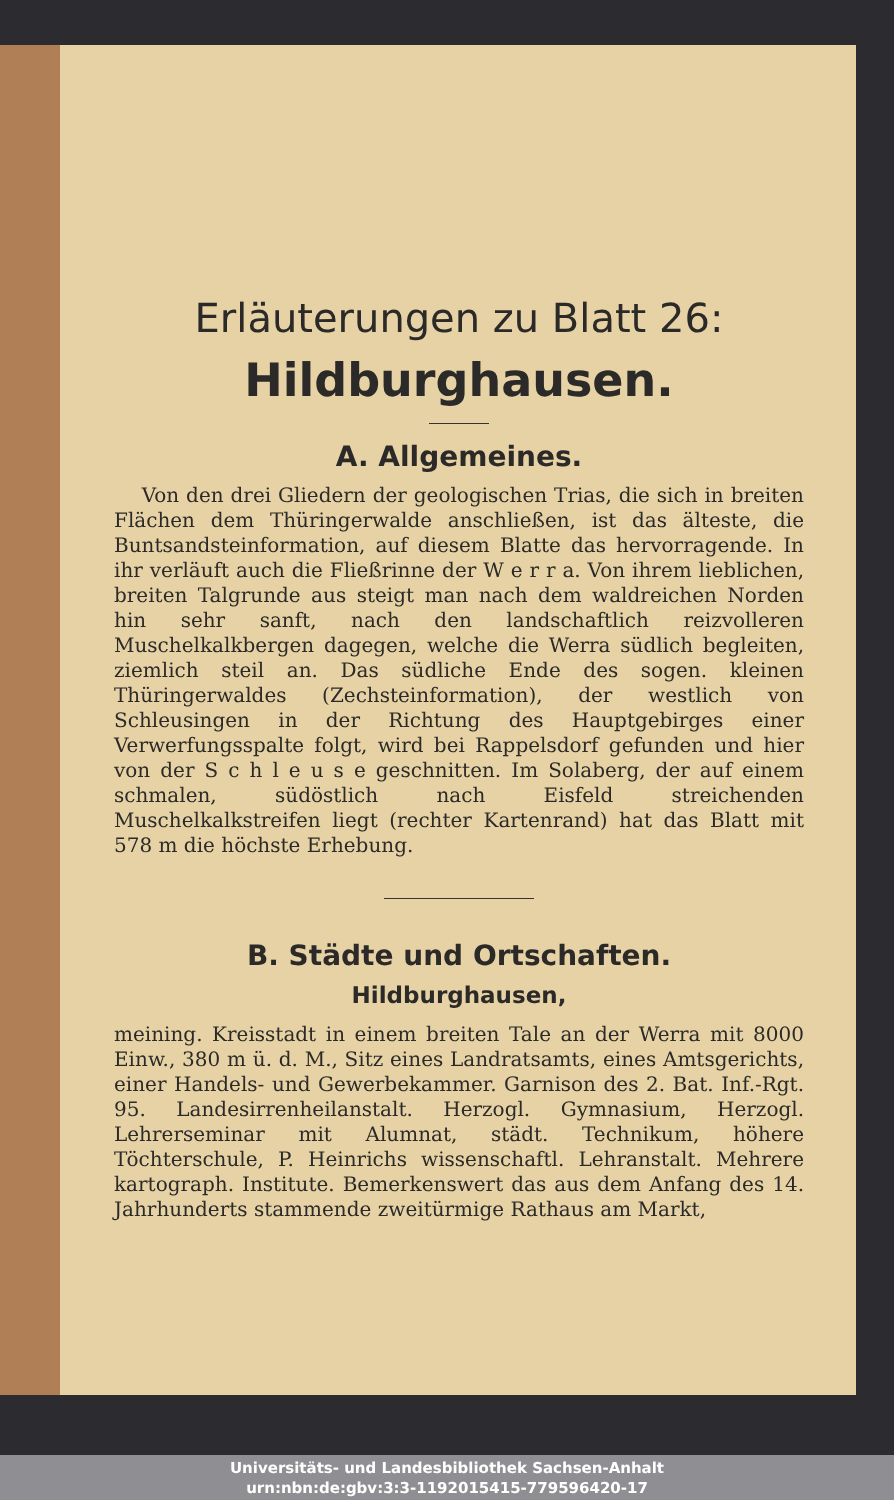Erläuterungen zu Blatt 26:
Hildburghausen.
A. Allgemeines.
Von den drei Gliedern der geologischen Trias, die sich in breiten Flächen dem Thüringerwalde anschließen, ist das älteste, die Buntsandsteinformation, auf diesem Blatte das hervorragende. In ihr verläuft auch die Fließrinne der W e r r a. Von ihrem lieblichen, breiten Talgrunde aus steigt man nach dem waldreichen Norden hin sehr sanft, nach den landschaftlich reizvolleren Muschelkalkbergen dagegen, welche die Werra südlich begleiten, ziemlich steil an. Das südliche Ende des sogen. kleinen Thüringerwaldes (Zechsteinformation), der westlich von Schleusingen in der Richtung des Hauptgebirges einer Verwerfungsspalte folgt, wird bei Rappelsdorf gefunden und hier von der S c h l e u s e geschnitten. Im Solaberg, der auf einem schmalen, südöstlich nach Eisfeld streichenden Muschelkalkstreifen liegt (rechter Kartenrand) hat das Blatt mit 578 m die höchste Erhebung.
B. Städte und Ortschaften.
Hildburghausen,
meining. Kreisstadt in einem breiten Tale an der Werra mit 8000 Einw., 380 m ü. d. M., Sitz eines Landratsamts, eines Amtsgerichts, einer Handels- und Gewerbekammer. Garnison des 2. Bat. Inf.-Rgt. 95. Landesirrenheilanstalt. Herzogl. Gymnasium, Herzogl. Lehrerseminar mit Alumnat, städt. Technikum, höhere Töchterschule, P. Heinrichs wissenschaftl. Lehranstalt. Mehrere kartograph. Institute. Bemerkenswert das aus dem Anfang des 14. Jahrhunderts stammende zweitürmige Rathaus am Markt,
Universitäts- und Landesbibliothek Sachsen-Anhalt
urn:nbn:de:gbv:3:3-1192015415-779596420-17